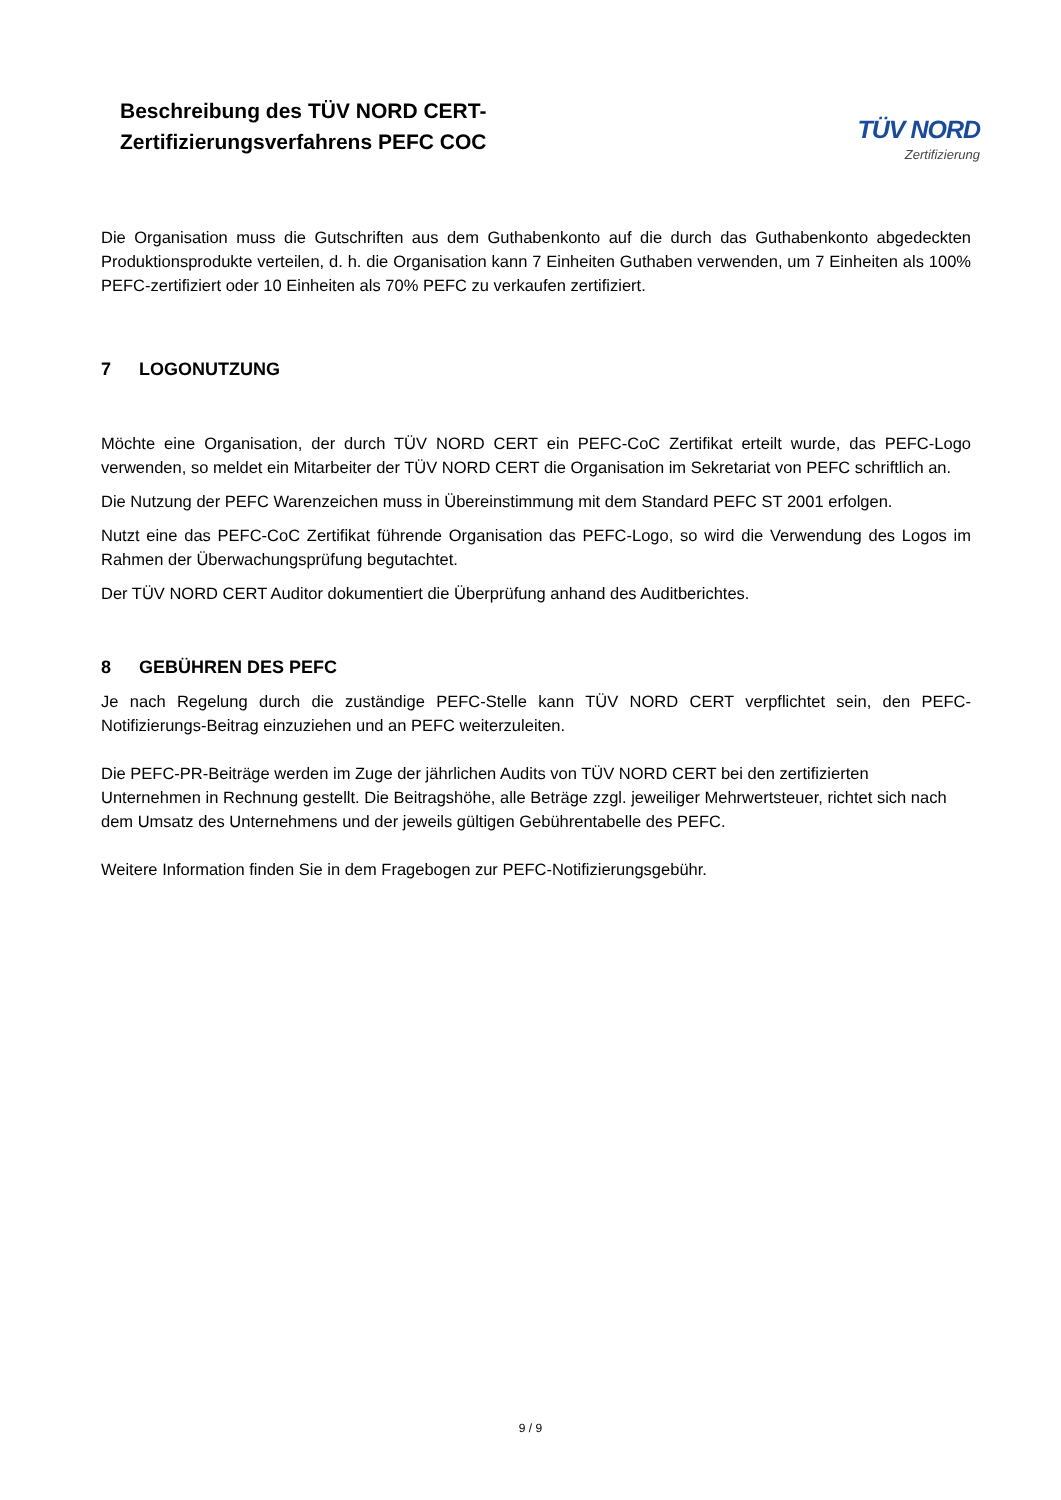Beschreibung des TÜV NORD CERT-
Zertifizierungsverfahrens PEFC COC
TÜV NORD
Zertifizierung
Die Organisation muss die Gutschriften aus dem Guthabenkonto auf die durch das Guthabenkonto abgedeckten Produktionsprodukte verteilen, d. h. die Organisation kann 7 Einheiten Guthaben verwenden, um 7 Einheiten als 100% PEFC-zertifiziert oder 10 Einheiten als 70% PEFC zu verkaufen zertifiziert.
7 LOGONUTZUNG
Möchte eine Organisation, der durch TÜV NORD CERT ein PEFC-CoC Zertifikat erteilt wurde, das PEFC-Logo verwenden, so meldet ein Mitarbeiter der TÜV NORD CERT die Organisation im Sekretariat von PEFC schriftlich an.
Die Nutzung der PEFC Warenzeichen muss in Übereinstimmung mit dem Standard PEFC ST 2001 erfolgen.
Nutzt eine das PEFC-CoC Zertifikat führende Organisation das PEFC-Logo, so wird die Verwendung des Logos im Rahmen der Überwachungsprüfung begutachtet.
Der TÜV NORD CERT Auditor dokumentiert die Überprüfung anhand des Auditberichtes.
8 GEBÜHREN DES PEFC
Je nach Regelung durch die zuständige PEFC-Stelle kann TÜV NORD CERT verpflichtet sein, den PEFC-Notifizierungs-Beitrag einzuziehen und an PEFC weiterzuleiten.
Die PEFC-PR-Beiträge werden im Zuge der jährlichen Audits von TÜV NORD CERT bei den zertifizierten Unternehmen in Rechnung gestellt. Die Beitragshöhe, alle Beträge zzgl. jeweiliger Mehrwertsteuer, richtet sich nach dem Umsatz des Unternehmens und der jeweils gültigen Gebührentabelle des PEFC.
Weitere Information finden Sie in dem Fragebogen zur PEFC-Notifizierungsgebühr.
9 / 9